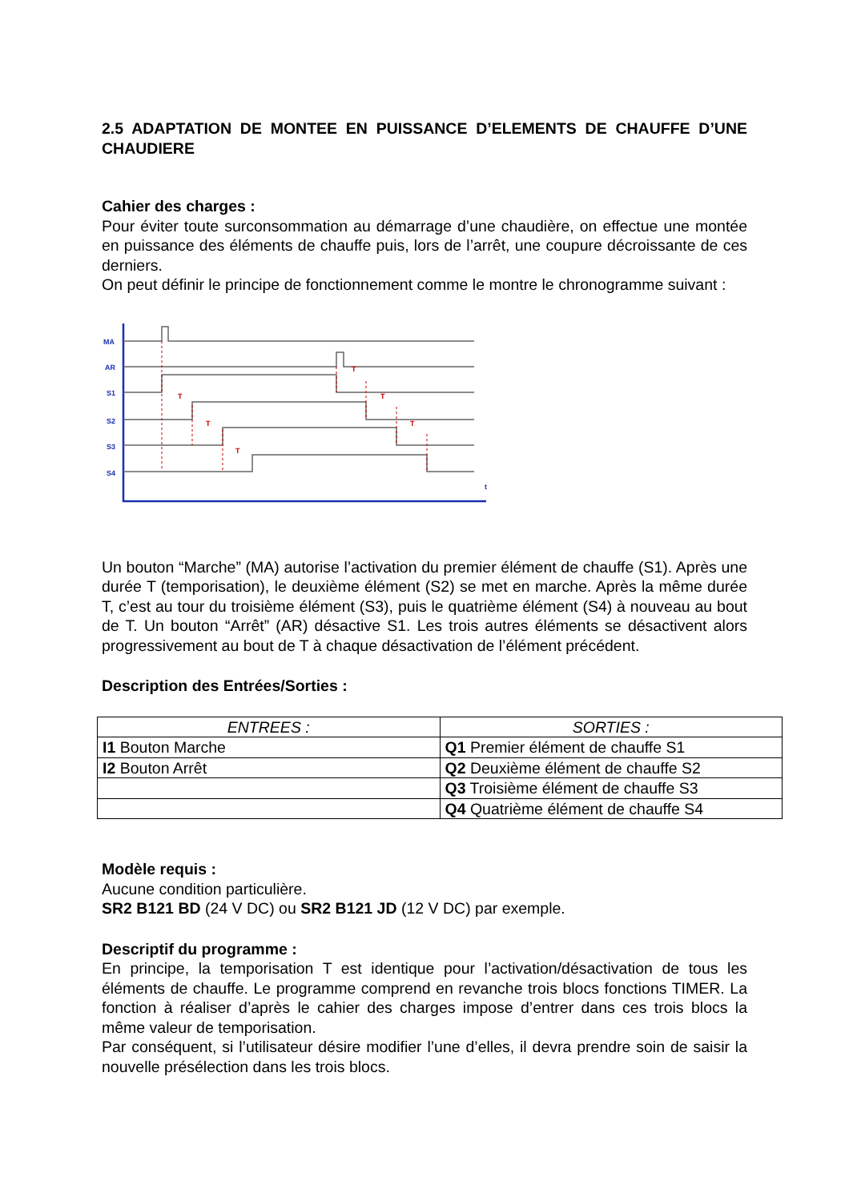2.5 ADAPTATION DE MONTEE EN PUISSANCE D’ELEMENTS DE CHAUFFE D’UNE CHAUDIERE
Cahier des charges :
Pour éviter toute surconsommation au démarrage d’une chaudière, on effectue une montée en puissance des éléments de chauffe puis, lors de l’arrêt, une coupure décroissante de ces derniers.
On peut définir le principe de fonctionnement comme le montre le chronogramme suivant :
MA
AR
S1
S2
S3
S4
t
T
T
T
T
T
T
Un bouton “Marche” (MA) autorise l’activation du premier élément de chauffe (S1). Après une durée T (temporisation), le deuxième élément (S2) se met en marche. Après la même durée T, c’est au tour du troisième élément (S3), puis le quatrième élément (S4) à nouveau au bout de T. Un bouton “Arrêt” (AR) désactive S1. Les trois autres éléments se désactivent alors progressivement au bout de T à chaque désactivation de l’élément précédent.
Description des Entrées/Sorties :
| ENTREES : | SORTIES : |
| --- | --- |
| I1 Bouton Marche | Q1 Premier élément de chauffe S1 |
| I2 Bouton Arrêt | Q2 Deuxième élément de chauffe S2 |
| | Q3 Troisième élément de chauffe S3 |
| | Q4 Quatrième élément de chauffe S4 |
Modèle requis :
Aucune condition particulière.
SR2 B121 BD (24 V DC) ou SR2 B121 JD (12 V DC) par exemple.
Descriptif du programme :
En principe, la temporisation T est identique pour l’activation/désactivation de tous les éléments de chauffe. Le programme comprend en revanche trois blocs fonctions TIMER. La fonction à réaliser d’après le cahier des charges impose d’entrer dans ces trois blocs la même valeur de temporisation.
Par conséquent, si l’utilisateur désire modifier l’une d’elles, il devra prendre soin de saisir la nouvelle présélection dans les trois blocs.